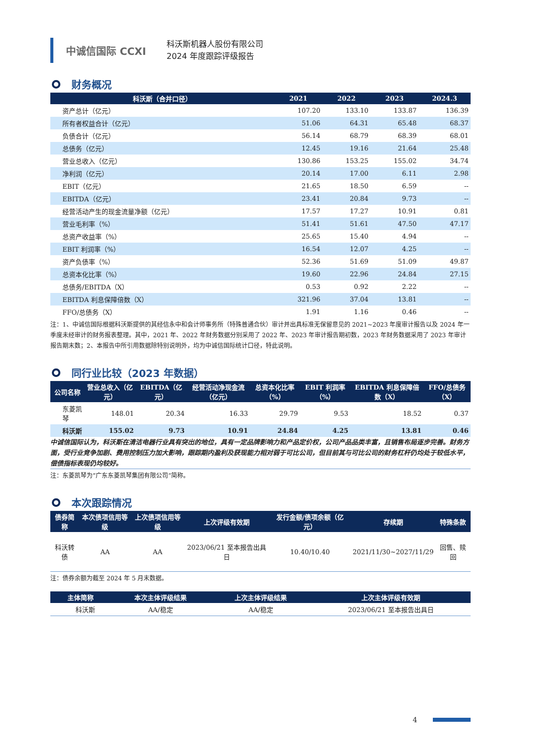中诚信国际 CCXI
科沃斯机器人股份有限公司
2024 年度跟踪评级报告
财务概况
| 科沃斯（合并口径） | 2021 | 2022 | 2023 | 2024.3 |
| --- | --- | --- | --- | --- |
| 资产总计（亿元） | 107.20 | 133.10 | 133.87 | 136.39 |
| 所有者权益合计（亿元） | 51.06 | 64.31 | 65.48 | 68.37 |
| 负债合计（亿元） | 56.14 | 68.79 | 68.39 | 68.01 |
| 总债务（亿元） | 12.45 | 19.16 | 21.64 | 25.48 |
| 营业总收入（亿元） | 130.86 | 153.25 | 155.02 | 34.74 |
| 净利润（亿元） | 20.14 | 17.00 | 6.11 | 2.98 |
| EBIT（亿元） | 21.65 | 18.50 | 6.59 | -- |
| EBITDA（亿元） | 23.41 | 20.84 | 9.73 | -- |
| 经营活动产生的现金流量净额（亿元） | 17.57 | 17.27 | 10.91 | 0.81 |
| 营业毛利率（%） | 51.41 | 51.61 | 47.50 | 47.17 |
| 总资产收益率（%） | 25.65 | 15.40 | 4.94 | -- |
| EBIT 利润率（%） | 16.54 | 12.07 | 4.25 | -- |
| 资产负债率（%） | 52.36 | 51.69 | 51.09 | 49.87 |
| 总资本化比率（%） | 19.60 | 22.96 | 24.84 | 27.15 |
| 总债务/EBITDA（X） | 0.53 | 0.92 | 2.22 | -- |
| EBITDA 利息保障倍数（X） | 321.96 | 37.04 | 13.81 | -- |
| FFO/总债务（X） | 1.91 | 1.16 | 0.46 | -- |
注：1、中诚信国际根据科沃斯提供的其经信永中和会计师事务所（特殊普通合伙）审计并出具标准无保留意见的 2021~2023 年度审计报告以及 2024 年一季度未经审计的财务报表整理。其中，2021 年、2022 年财务数据分别采用了 2022 年、2023 年审计报告期初数，2023 年财务数据采用了 2023 年审计报告期末数；2、本报告中所引用数据除特别说明外，均为中诚信国际统计口径，特此说明。
同行业比较（2023 年数据）
| 公司名称 | 营业总收入（亿元） | EBITDA（亿元） | 经营活动净现金流（亿元） | 总资本化比率（%） | EBIT 利润率（%） | EBITDA 利息保障倍数（X） | FFO/总债务（X） |
| --- | --- | --- | --- | --- | --- | --- | --- |
| 东菱凯琴 | 148.01 | 20.34 | 16.33 | 29.79 | 9.53 | 18.52 | 0.37 |
| 科沃斯 | 155.02 | 9.73 | 10.91 | 24.84 | 4.25 | 13.81 | 0.46 |
中诚信国际认为，科沃斯在清洁电器行业具有突出的地位，具有一定品牌影响力和产品定价权，公司产品品类丰富，且销售布局逐步完善。财务方面，受行业竞争加剧、费用控制压力加大影响，跟踪期内盈利及获现能力相对弱于可比公司，但目前其与可比公司的财务杠杆仍均处于较低水平，偿债指标表现仍均较好。
注：东菱凯琴为“广东东菱凯琴集团有限公司”简称。
本次跟踪情况
| 债券简称 | 本次债项信用等级 | 上次债项信用等级 | 上次评级有效期 | 发行金额/债项余额（亿元） | 存续期 | 特殊条款 |
| --- | --- | --- | --- | --- | --- | --- |
| 科沃转债 | AA | AA | 2023/06/21 至本报告出具日 | 10.40/10.40 | 2021/11/30~2027/11/29 | 回售、赎回 |
注：债券余额为截至 2024 年 5 月末数据。
| 主体简称 | 本次主体评级结果 | 上次主体评级结果 | 上次主体评级有效期 |
| --- | --- | --- | --- |
| 科沃斯 | AA/稳定 | AA/稳定 | 2023/06/21 至本报告出具日 |
4